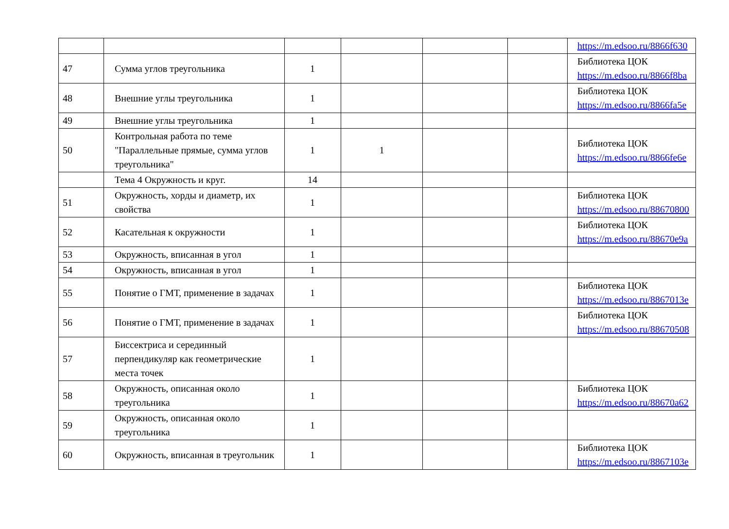| | | | | | | https://m.edsoo.ru/8866f630 |
| 47 | Сумма углов треугольника | 1 | | | | Библиотека ЦОК https://m.edsoo.ru/8866f8ba |
| 48 | Внешние углы треугольника | 1 | | | | Библиотека ЦОК https://m.edsoo.ru/8866fa5e |
| 49 | Внешние углы треугольника | 1 | | | | |
| 50 | Контрольная работа по теме "Параллельные прямые, сумма углов треугольника" | 1 | 1 | | | Библиотека ЦОК https://m.edsoo.ru/8866fe6e |
| | Тема 4 Окружность и круг. | 14 | | | | |
| 51 | Окружность, хорды и диаметр, их свойства | 1 | | | | Библиотека ЦОК https://m.edsoo.ru/88670800 |
| 52 | Касательная к окружности | 1 | | | | Библиотека ЦОК https://m.edsoo.ru/88670e9a |
| 53 | Окружность, вписанная в угол | 1 | | | | |
| 54 | Окружность, вписанная в угол | 1 | | | | |
| 55 | Понятие о ГМТ, применение в задачах | 1 | | | | Библиотека ЦОК https://m.edsoo.ru/8867013e |
| 56 | Понятие о ГМТ, применение в задачах | 1 | | | | Библиотека ЦОК https://m.edsoo.ru/88670508 |
| 57 | Биссектриса и серединный перпендикуляр как геометрические места точек | 1 | | | | |
| 58 | Окружность, описанная около треугольника | 1 | | | | Библиотека ЦОК https://m.edsoo.ru/88670a62 |
| 59 | Окружность, описанная около треугольника | 1 | | | | |
| 60 | Окружность, вписанная в треугольник | 1 | | | | Библиотека ЦОК https://m.edsoo.ru/8867103e |